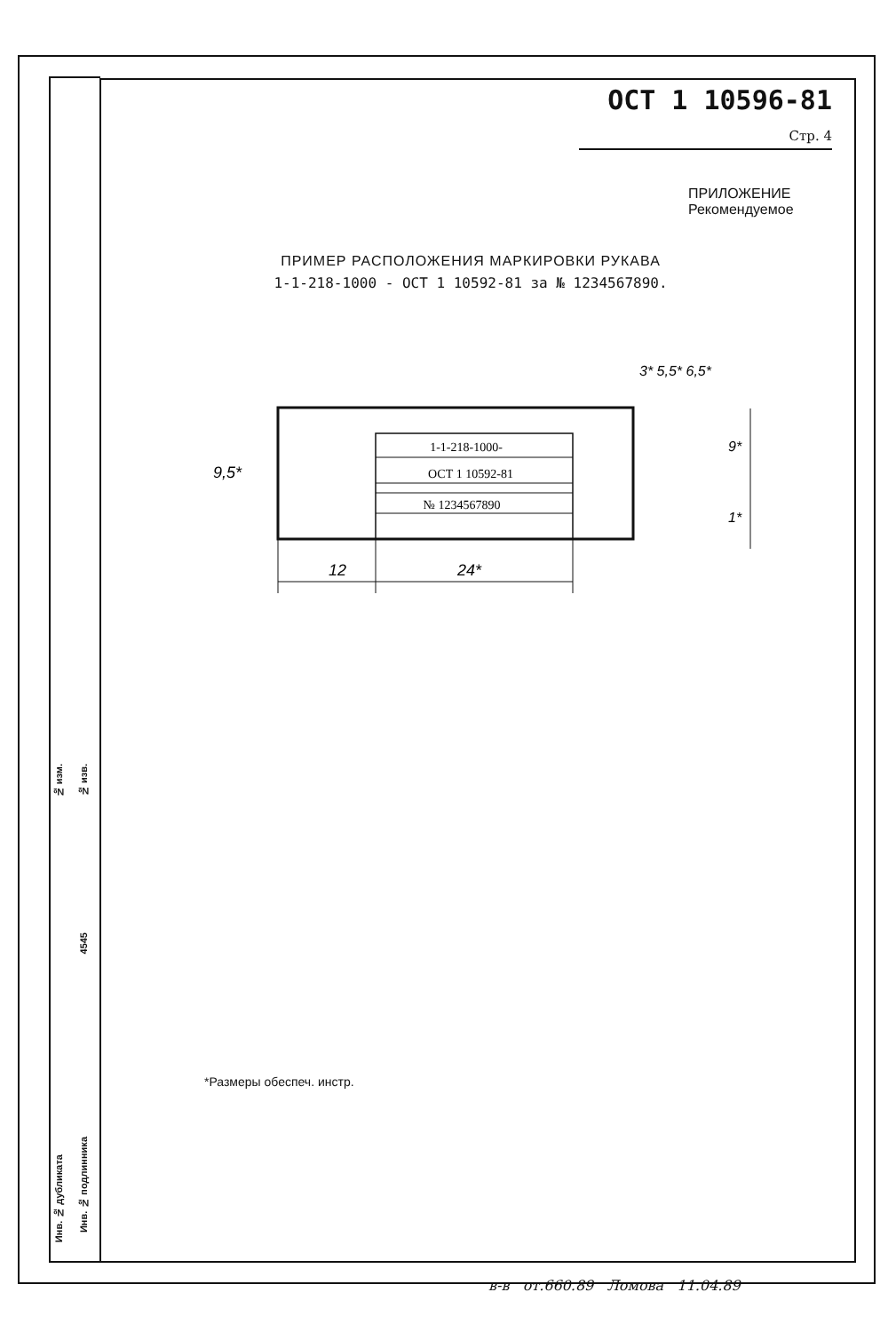№ изм.
№ изв.
4545
Инв. № дубликата
Инв. № подлинника
ОСТ 1 10596-81 Стр. 4
ПРИЛОЖЕНИЕ
Рекомендуемое
ПРИМЕР РАСПОЛОЖЕНИЯ МАРКИРОВКИ РУКАВА
1-1-218-1000 - ОСТ 1 10592-81 за № 1234567890.
1-1-218-1000-
ОСТ 1 10592-81
№ 1234567890
12
24*
9,5*
3* 5,5* 6,5*
9*
1*
*Размеры обеспеч. инстр.
в-в от.660.89 Ломова 11.04.89